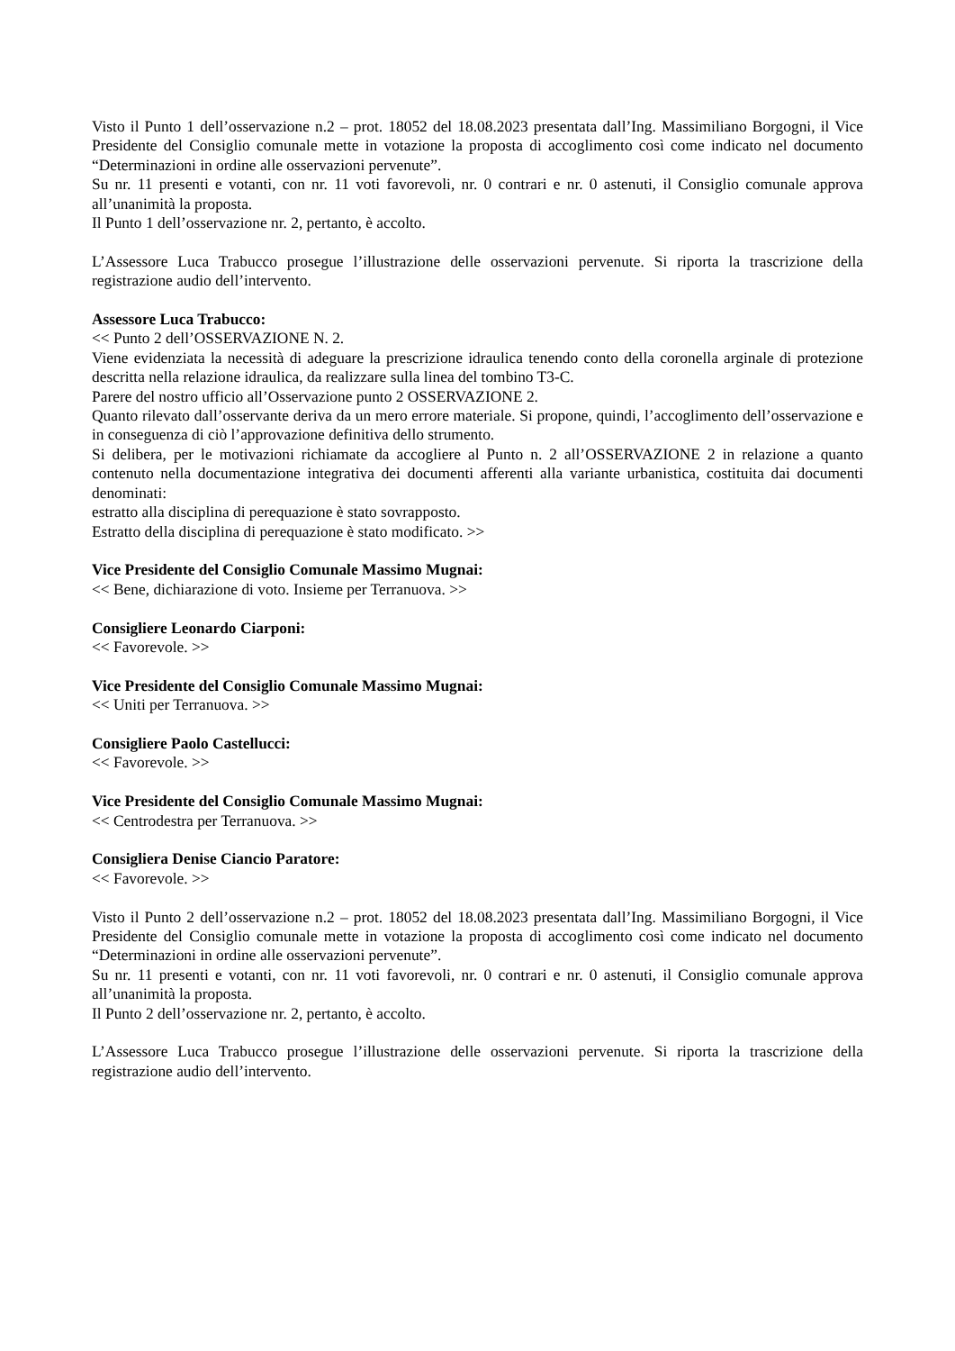Visto il Punto 1 dell’osservazione n.2 – prot. 18052 del 18.08.2023 presentata dall’Ing. Massimiliano Borgogni, il Vice Presidente del Consiglio comunale mette in votazione la proposta di accoglimento così come indicato nel documento “Determinazioni in ordine alle osservazioni pervenute”.
Su nr. 11 presenti e votanti, con nr. 11 voti favorevoli, nr. 0 contrari e nr. 0 astenuti, il Consiglio comunale approva all’unanimità la proposta.
Il Punto 1 dell’osservazione nr. 2, pertanto, è accolto.
L’Assessore Luca Trabucco prosegue l’illustrazione delle osservazioni pervenute. Si riporta la trascrizione della registrazione audio dell’intervento.
Assessore Luca Trabucco:
<< Punto 2 dell’OSSERVAZIONE N. 2.
Viene evidenziata la necessità di adeguare la prescrizione idraulica tenendo conto della coronella arginale di protezione descritta nella relazione idraulica, da realizzare sulla linea del tombino T3-C.
Parere del nostro ufficio all’Osservazione punto 2 OSSERVAZIONE 2.
Quanto rilevato dall’osservante deriva da un mero errore materiale. Si propone, quindi, l’accoglimento dell’osservazione e in conseguenza di ciò l’approvazione definitiva dello strumento.
Si delibera, per le motivazioni richiamate da accogliere al Punto n. 2 all’OSSERVAZIONE 2 in relazione a quanto contenuto nella documentazione integrativa dei documenti afferenti alla variante urbanistica, costituita dai documenti denominati:
estratto alla disciplina di perequazione è stato sovrapposto.
Estratto della disciplina di perequazione è stato modificato. >>
Vice Presidente del Consiglio Comunale Massimo Mugnai:
<< Bene, dichiarazione di voto. Insieme per Terranuova. >>
Consigliere Leonardo Ciarponi:
<< Favorevole. >>
Vice Presidente del Consiglio Comunale Massimo Mugnai:
<< Uniti per Terranuova. >>
Consigliere Paolo Castellucci:
<< Favorevole. >>
Vice Presidente del Consiglio Comunale Massimo Mugnai:
<< Centrodestra per Terranuova. >>
Consigliera Denise Ciancio Paratore:
<< Favorevole. >>
Visto il Punto 2 dell’osservazione n.2 – prot. 18052 del 18.08.2023 presentata dall’Ing. Massimiliano Borgogni, il Vice Presidente del Consiglio comunale mette in votazione la proposta di accoglimento così come indicato nel documento “Determinazioni in ordine alle osservazioni pervenute”.
Su nr. 11 presenti e votanti, con nr. 11 voti favorevoli, nr. 0 contrari e nr. 0 astenuti, il Consiglio comunale approva all’unanimità la proposta.
Il Punto 2 dell’osservazione nr. 2, pertanto, è accolto.
L’Assessore Luca Trabucco prosegue l’illustrazione delle osservazioni pervenute. Si riporta la trascrizione della registrazione audio dell’intervento.